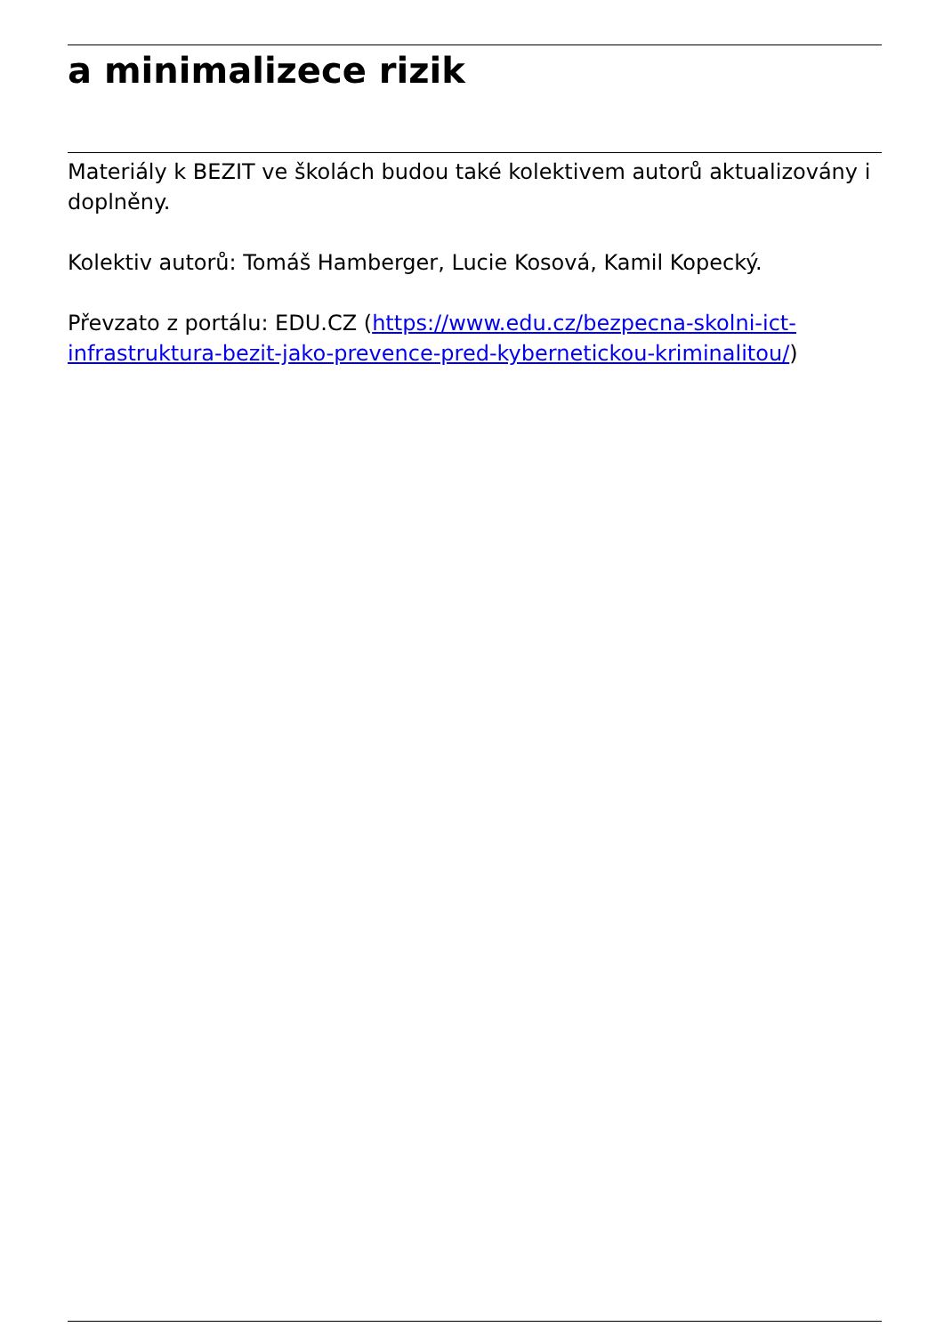a minimalize­ce rizik
Materiály k BEZIT ve školách budou také kolektivem autorů aktualizovány i doplněny.
Kolektiv autorů: Tomáš Hamberger, Lucie Kosová, Kamil Kopecký.
Převzato z portálu: EDU.CZ (https://www.edu.cz/bezpecna-skolni-ict-infrastruktura-bezit-jako-prevence-pred-kybernetickou-kriminalitou/)